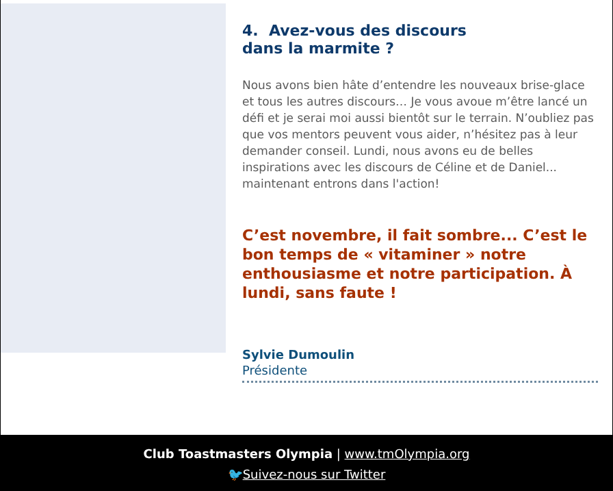4. Avez-vous des discours
dans la marmite ?
Nous avons bien hâte d’entendre les nouveaux brise-glace et tous les autres discours… Je vous avoue m’être lancé un défi et je serai moi aussi bientôt sur le terrain. N’oubliez pas que vos mentors peuvent vous aider, n’hésitez pas à leur demander conseil. Lundi, nous avons eu de belles inspirations avec les discours de Céline et de Daniel... maintenant entrons dans l'action!
C’est novembre, il fait sombre... C’est le bon temps de « vitaminer » notre enthousiasme et notre participation. À lundi, sans faute !
Sylvie Dumoulin
Présidente
Club Toastmasters Olympia | www.tmOlympia.org
🐦Suivez-nous sur Twitter